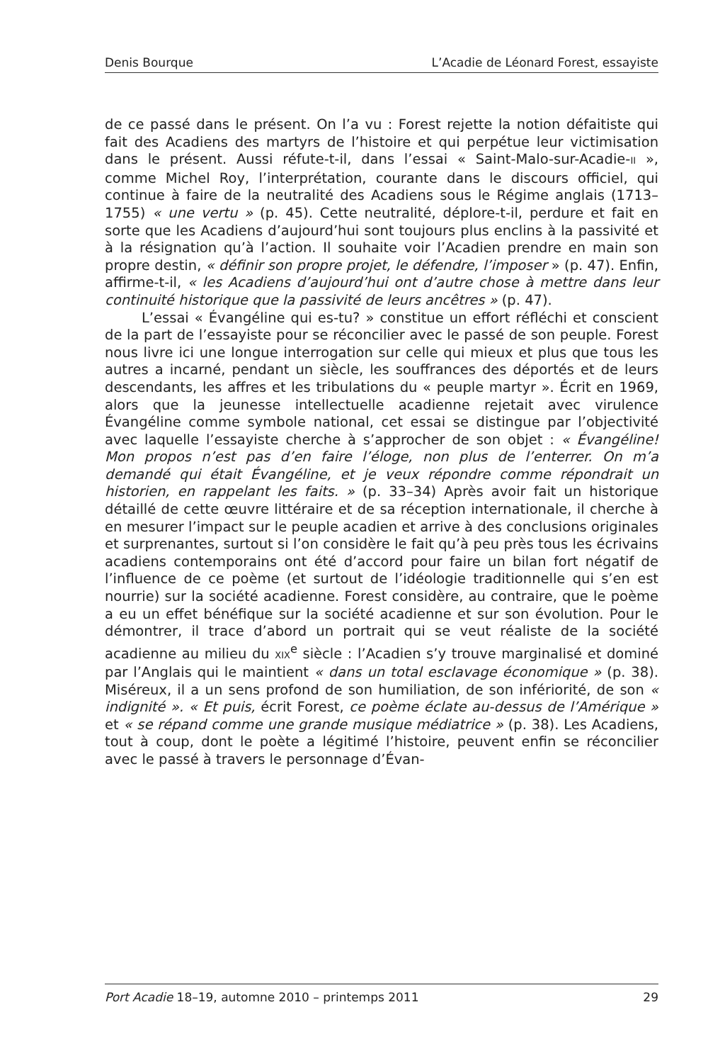Denis Bourque L’Acadie de Léonard Forest, essayiste
de ce passé dans le présent. On l’a vu : Forest rejette la notion défaitiste qui fait des Acadiens des martyrs de l’histoire et qui perpétue leur victimisation dans le présent. Aussi réfute-t-il, dans l’essai « Saint-Malo-sur-Acadie-II », comme Michel Roy, l’interprétation, courante dans le discours officiel, qui continue à faire de la neutralité des Acadiens sous le Régime anglais (1713–1755) « une vertu » (p. 45). Cette neutralité, déplore-t-il, perdure et fait en sorte que les Acadiens d’aujourd’hui sont toujours plus enclins à la passivité et à la résignation qu’à l’action. Il souhaite voir l’Acadien prendre en main son propre destin, « définir son propre projet, le défendre, l’imposer » (p. 47). Enfin, affirme-t-il, « les Acadiens d’aujourd’hui ont d’autre chose à mettre dans leur continuité historique que la passivité de leurs ancêtres » (p. 47).
L’essai « Évangéline qui es-tu? » constitue un effort réfléchi et conscient de la part de l’essayiste pour se réconcilier avec le passé de son peuple. Forest nous livre ici une longue interrogation sur celle qui mieux et plus que tous les autres a incarné, pendant un siècle, les souffrances des déportés et de leurs descendants, les affres et les tribulations du « peuple martyr ». Écrit en 1969, alors que la jeunesse intellectuelle acadienne rejetait avec virulence Évangéline comme symbole national, cet essai se distingue par l’objectivité avec laquelle l’essayiste cherche à s’approcher de son objet : « Évangéline! Mon propos n’est pas d’en faire l’éloge, non plus de l’enterrer. On m’a demandé qui était Évangéline, et je veux répondre comme répondrait un historien, en rappelant les faits. » (p. 33–34) Après avoir fait un historique détaillé de cette œuvre littéraire et de sa réception internationale, il cherche à en mesurer l’impact sur le peuple acadien et arrive à des conclusions originales et surprenantes, surtout si l’on considère le fait qu’à peu près tous les écrivains acadiens contemporains ont été d’accord pour faire un bilan fort négatif de l’influence de ce poème (et surtout de l’idéologie traditionnelle qui s’en est nourrie) sur la société acadienne. Forest considère, au contraire, que le poème a eu un effet bénéfique sur la société acadienne et sur son évolution. Pour le démontrer, il trace d’abord un portrait qui se veut réaliste de la société acadienne au milieu du XIX<sup>e</sup> siècle : l’Acadien s’y trouve marginalisé et dominé par l’Anglais qui le maintient « dans un total esclavage économique » (p. 38). Miséreux, il a un sens profond de son humiliation, de son infériorité, de son « indignité ». « Et puis, écrit Forest, ce poème éclate au-dessus de l’Amérique » et « se répand comme une grande musique médiatrice » (p. 38). Les Acadiens, tout à coup, dont le poète a légitimé l’histoire, peuvent enfin se réconcilier avec le passé à travers le personnage d’Évan-
Port Acadie 18–19, automne 2010 – printemps 2011 29